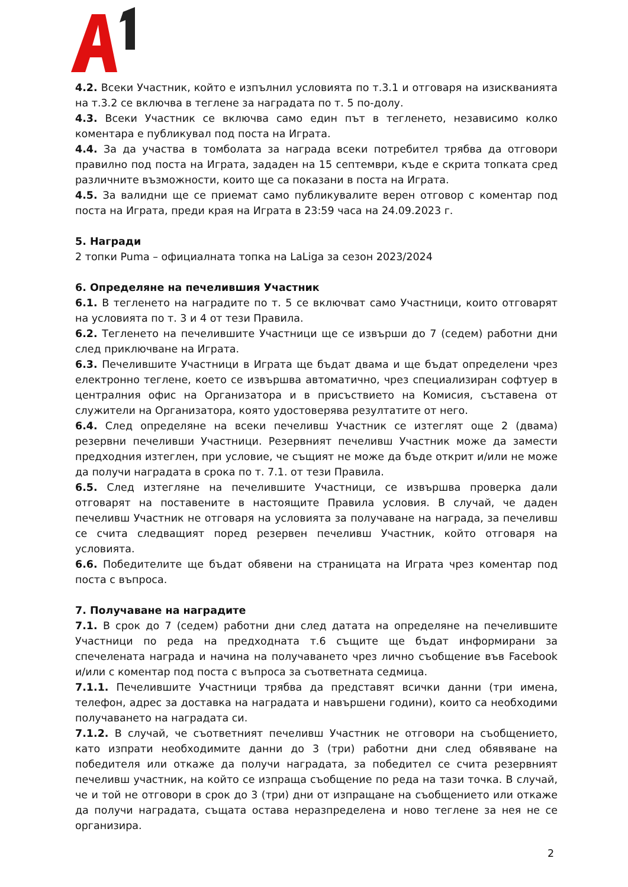4.2. Всеки Участник, който е изпълнил условията по т.3.1 и отговаря на изискванията на т.3.2 се включва в теглене за наградата по т. 5 по-долу.
4.3. Всеки Участник се включва само един път в тегленето, независимо колко коментара е публикувал под поста на Играта.
4.4. За да участва в томболата за награда всеки потребител трябва да отговори правилно под поста на Играта, зададен на 15 септември, къде е скрита топката сред различните възможности, които ще са показани в поста на Играта.
4.5. За валидни ще се приемат само публикувалите верен отговор с коментар под поста на Играта, преди края на Играта в 23:59 часа на 24.09.2023 г.
5. Награди
2 топки Puma – официалната топка на LaLiga за сезон 2023/2024
6. Определяне на печелившия Участник
6.1. В тегленето на наградите по т. 5 се включват само Участници, които отговарят на условията по т. 3 и 4 от тези Правила.
6.2. Тегленето на печелившите Участници ще се извърши до 7 (седем) работни дни след приключване на Играта.
6.3. Печелившите Участници в Играта ще бъдат двама и ще бъдат определени чрез електронно теглене, което се извършва автоматично, чрез специализиран софтуер в централния офис на Организатора и в присъствието на Комисия, съставена от служители на Организатора, която удостоверява резултатите от него.
6.4. След определяне на всеки печеливш Участник се изтеглят още 2 (двама) резервни печеливши Участници. Резервният печеливш Участник може да замести предходния изтеглен, при условие, че същият не може да бъде открит и/или не може да получи наградата в срока по т. 7.1. от тези Правила.
6.5. След изтегляне на печелившите Участници, се извършва проверка дали отговарят на поставените в настоящите Правила условия. В случай, че даден печеливш Участник не отговаря на условията за получаване на награда, за печеливш се счита следващият поред резервен печеливш Участник, който отговаря на условията.
6.6. Победителите ще бъдат обявени на страницата на Играта чрез коментар под поста с въпроса.
7. Получаване на наградите
7.1. В срок до 7 (седем) работни дни след датата на определяне на печелившите Участници по реда на предходната т.6 същите ще бъдат информирани за спечелената награда и начина на получаването чрез лично съобщение във Facebook и/или с коментар под поста с въпроса за съответната седмица.
7.1.1. Печелившите Участници трябва да представят всички данни (три имена, телефон, адрес за доставка на наградата и навършени години), които са необходими получаването на наградата си.
7.1.2. В случай, че съответният печеливш Участник не отговори на съобщението, като изпрати необходимите данни до 3 (три) работни дни след обявяване на победителя или откаже да получи наградата, за победител се счита резервният печеливш участник, на който се изпраща съобщение по реда на тази точка. В случай, че и той не отговори в срок до 3 (три) дни от изпращане на съобщението или откаже да получи наградата, същата остава неразпределена и ново теглене за нея не се организира.
2